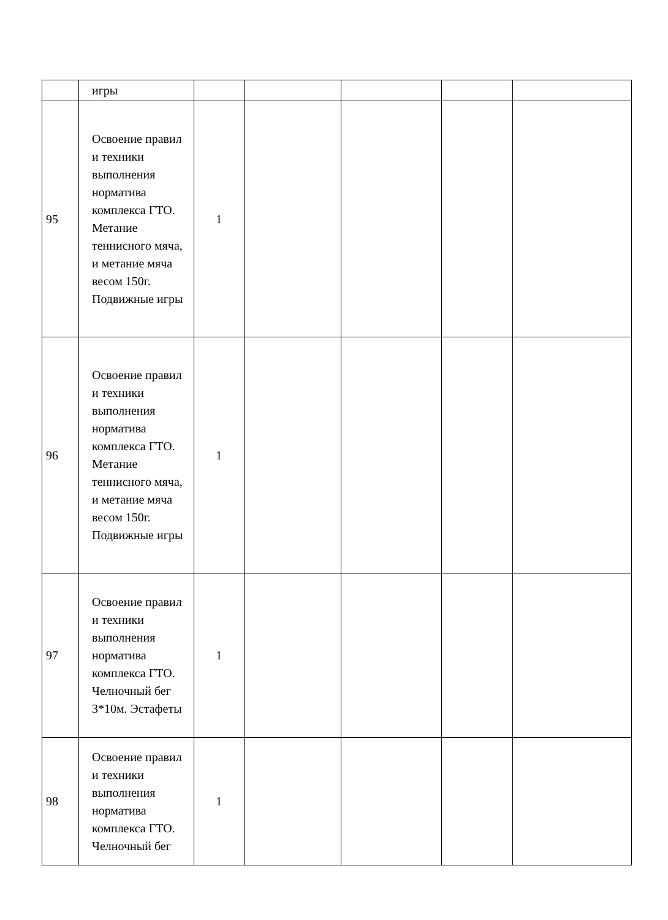| | игры | | | | | |
| 95 | Освоение правил и техники выполнения норматива комплекса ГТО. Метание теннисного мяча, и метание мяча весом 150г. Подвижные игры | 1 | | | | |
| 96 | Освоение правил и техники выполнения норматива комплекса ГТО. Метание теннисного мяча, и метание мяча весом 150г. Подвижные игры | 1 | | | | |
| 97 | Освоение правил и техники выполнения норматива комплекса ГТО. Челночный бег 3*10м. Эстафеты | 1 | | | | |
| 98 | Освоение правил и техники выполнения норматива комплекса ГТО. Челночный бег | 1 | | | | |